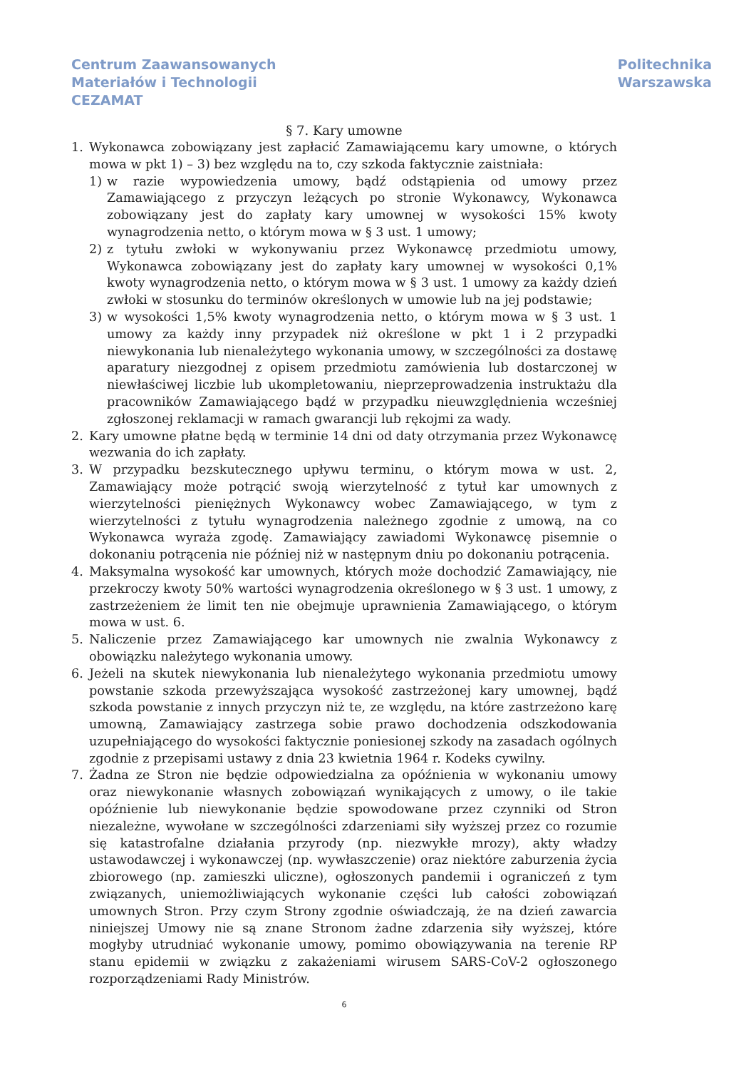Centrum Zaawansowanych
Materiałów i Technologii
CEZAMAT
Politechnika
Warszawska
§ 7. Kary umowne
1. Wykonawca zobowiązany jest zapłacić Zamawiającemu kary umowne, o których mowa w pkt 1) – 3) bez względu na to, czy szkoda faktycznie zaistniała:
1) w razie wypowiedzenia umowy, bądź odstąpienia od umowy przez Zamawiającego z przyczyn leżących po stronie Wykonawcy, Wykonawca zobowiązany jest do zapłaty kary umownej w wysokości 15% kwoty wynagrodzenia netto, o którym mowa w § 3 ust. 1 umowy;
2) z tytułu zwłoki w wykonywaniu przez Wykonawcę przedmiotu umowy, Wykonawca zobowiązany jest do zapłaty kary umownej w wysokości 0,1% kwoty wynagrodzenia netto, o którym mowa w § 3 ust. 1 umowy za każdy dzień zwłoki w stosunku do terminów określonych w umowie lub na jej podstawie;
3) w wysokości 1,5% kwoty wynagrodzenia netto, o którym mowa w § 3 ust. 1 umowy za każdy inny przypadek niż określone w pkt 1 i 2 przypadki niewykonania lub nienależytego wykonania umowy, w szczególności za dostawę aparatury niezgodnej z opisem przedmiotu zamówienia lub dostarczonej w niewłaściwej liczbie lub ukompletowaniu, nieprzeprowadzenia instruktażu dla pracowników Zamawiającego bądź w przypadku nieuwzględnienia wcześniej zgłoszonej reklamacji w ramach gwarancji lub rękojmi za wady.
2. Kary umowne płatne będą w terminie 14 dni od daty otrzymania przez Wykonawcę wezwania do ich zapłaty.
3. W przypadku bezskutecznego upływu terminu, o którym mowa w ust. 2, Zamawiający może potrącić swoją wierzytelność z tytuł kar umownych z wierzytelności pieniężnych Wykonawcy wobec Zamawiającego, w tym z wierzytelności z tytułu wynagrodzenia należnego zgodnie z umową, na co Wykonawca wyraża zgodę. Zamawiający zawiadomi Wykonawcę pisemnie o dokonaniu potrącenia nie później niż w następnym dniu po dokonaniu potrącenia.
4. Maksymalna wysokość kar umownych, których może dochodzić Zamawiający, nie przekroczy kwoty 50% wartości wynagrodzenia określonego w § 3 ust. 1 umowy, z zastrzeżeniem że limit ten nie obejmuje uprawnienia Zamawiającego, o którym mowa w ust. 6.
5. Naliczenie przez Zamawiającego kar umownych nie zwalnia Wykonawcy z obowiązku należytego wykonania umowy.
6. Jeżeli na skutek niewykonania lub nienależytego wykonania przedmiotu umowy powstanie szkoda przewyższająca wysokość zastrzeżonej kary umownej, bądź szkoda powstanie z innych przyczyn niż te, ze względu, na które zastrzeżono karę umowną, Zamawiający zastrzega sobie prawo dochodzenia odszkodowania uzupełniającego do wysokości faktycznie poniesionej szkody na zasadach ogólnych zgodnie z przepisami ustawy z dnia 23 kwietnia 1964 r. Kodeks cywilny.
7. Żadna ze Stron nie będzie odpowiedzialna za opóźnienia w wykonaniu umowy oraz niewykonanie własnych zobowiązań wynikających z umowy, o ile takie opóźnienie lub niewykonanie będzie spowodowane przez czynniki od Stron niezależne, wywołane w szczególności zdarzeniami siły wyższej przez co rozumie się katastrofalne działania przyrody (np. niezwykłe mrozy), akty władzy ustawodawczej i wykonawczej (np. wywłaszczenie) oraz niektóre zaburzenia życia zbiorowego (np. zamieszki uliczne), ogłoszonych pandemii i ograniczeń z tym związanych, uniemożliwiających wykonanie części lub całości zobowiązań umownych Stron. Przy czym Strony zgodnie oświadczają, że na dzień zawarcia niniejszej Umowy nie są znane Stronom żadne zdarzenia siły wyższej, które mogłyby utrudniać wykonanie umowy, pomimo obowiązywania na terenie RP stanu epidemii w związku z zakażeniami wirusem SARS-CoV-2 ogłoszonego rozporządzeniami Rady Ministrów.
6